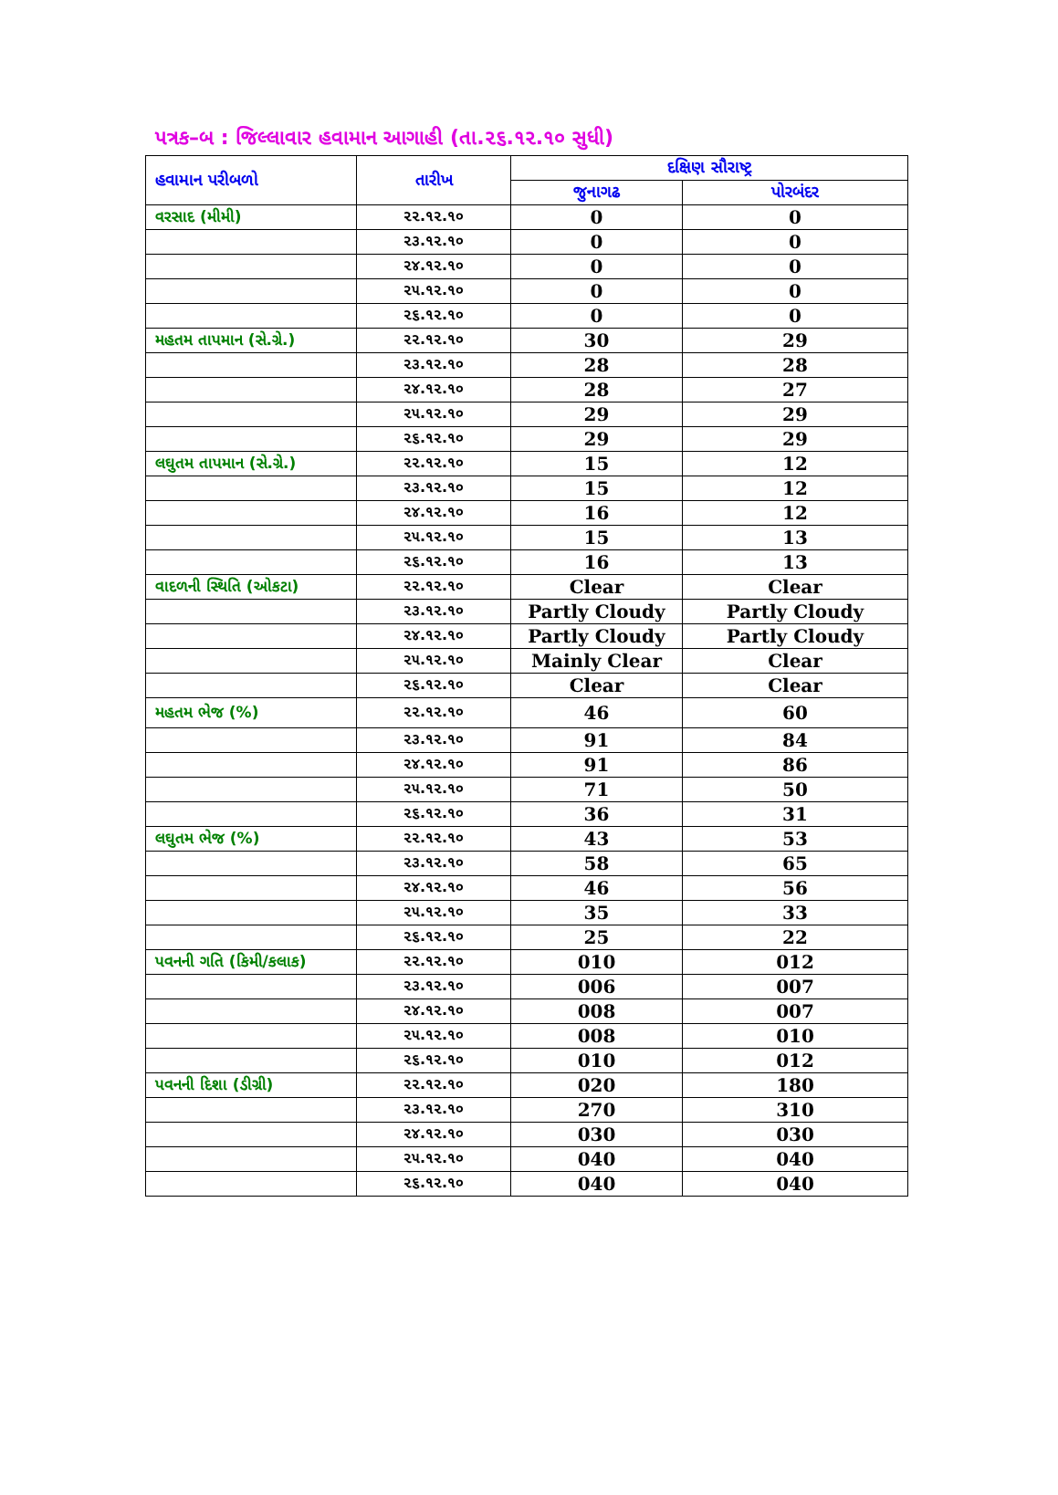પત્રક–બ : જિલ્લાવાર હવામાન આગાહી (તા.૨૬.૧૨.૧૦ સુધી)
| હવામાન પરીબળો | તારીખ | દક્ષિણ સૌરાષ્ટ્ર | |
| --- | --- | --- | --- |
| | | જુનાગઢ | પોરબંદર |
| વરસાદ (મીમી) | ૨૨.૧૨.૧૦ | 0 | 0 |
| | ૨૩.૧૨.૧૦ | 0 | 0 |
| | ૨૪.૧૨.૧૦ | 0 | 0 |
| | ૨૫.૧૨.૧૦ | 0 | 0 |
| | ૨૬.૧૨.૧૦ | 0 | 0 |
| મહતમ તાપમાન (સે.ગ્રે.) | ૨૨.૧૨.૧૦ | 30 | 29 |
| | ૨૩.૧૨.૧૦ | 28 | 28 |
| | ૨૪.૧૨.૧૦ | 28 | 27 |
| | ૨૫.૧૨.૧૦ | 29 | 29 |
| | ૨૬.૧૨.૧૦ | 29 | 29 |
| લઘુતમ તાપમાન (સે.ગ્રે.) | ૨૨.૧૨.૧૦ | 15 | 12 |
| | ૨૩.૧૨.૧૦ | 15 | 12 |
| | ૨૪.૧૨.૧૦ | 16 | 12 |
| | ૨૫.૧૨.૧૦ | 15 | 13 |
| | ૨૬.૧૨.૧૦ | 16 | 13 |
| વાદળની સ્થિતિ (ઓકટા) | ૨૨.૧૨.૧૦ | Clear | Clear |
| | ૨૩.૧૨.૧૦ | Partly Cloudy | Partly Cloudy |
| | ૨૪.૧૨.૧૦ | Partly Cloudy | Partly Cloudy |
| | ૨૫.૧૨.૧૦ | Mainly Clear | Clear |
| | ૨૬.૧૨.૧૦ | Clear | Clear |
| મહતમ ભેજ (%) | ૨૨.૧૨.૧૦ | 46 | 60 |
| | ૨૩.૧૨.૧૦ | 91 | 84 |
| | ૨૪.૧૨.૧૦ | 91 | 86 |
| | ૨૫.૧૨.૧૦ | 71 | 50 |
| | ૨૬.૧૨.૧૦ | 36 | 31 |
| લઘુતમ ભેજ (%) | ૨૨.૧૨.૧૦ | 43 | 53 |
| | ૨૩.૧૨.૧૦ | 58 | 65 |
| | ૨૪.૧૨.૧૦ | 46 | 56 |
| | ૨૫.૧૨.૧૦ | 35 | 33 |
| | ૨૬.૧૨.૧૦ | 25 | 22 |
| પવનની ગતિ (કિમી/કલાક) | ૨૨.૧૨.૧૦ | 010 | 012 |
| | ૨૩.૧૨.૧૦ | 006 | 007 |
| | ૨૪.૧૨.૧૦ | 008 | 007 |
| | ૨૫.૧૨.૧૦ | 008 | 010 |
| | ૨૬.૧૨.૧૦ | 010 | 012 |
| પવનની દિશા (ડીગ્રી) | ૨૨.૧૨.૧૦ | 020 | 180 |
| | ૨૩.૧૨.૧૦ | 270 | 310 |
| | ૨૪.૧૨.૧૦ | 030 | 030 |
| | ૨૫.૧૨.૧૦ | 040 | 040 |
| | ૨૬.૧૨.૧૦ | 040 | 040 |